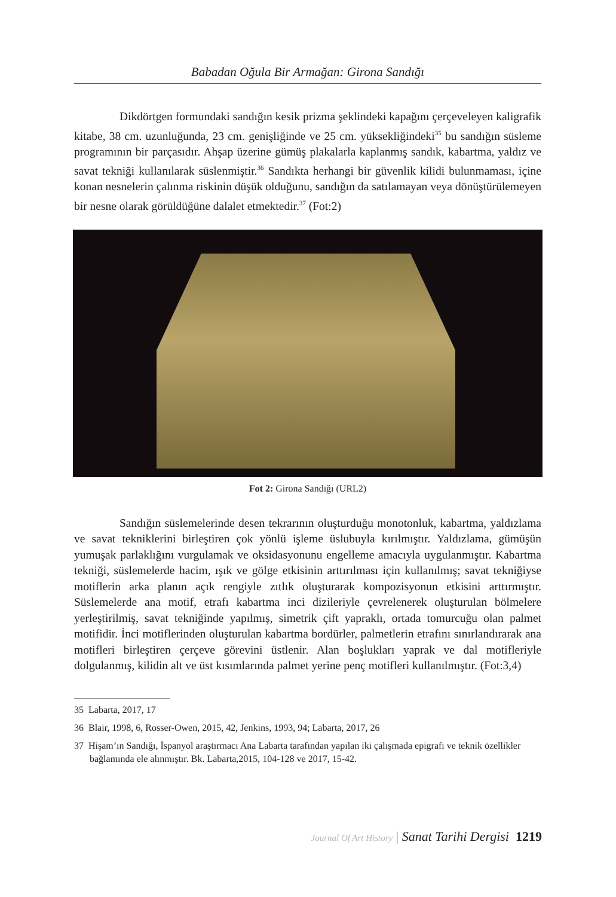Babadan Oğula Bir Armağan: Girona Sandığı
Dikdörtgen formundaki sandığın kesik prizma şeklindeki kapağını çerçeveleyen kaligrafik kitabe, 38 cm. uzunluğunda, 23 cm. genişliğinde ve 25 cm. yüksekliğindeki<sup>35</sup> bu sandığın süsleme programının bir parçasıdır. Ahşap üzerine gümüş plakalarla kaplanmış sandık, kabartma, yaldız ve savat tekniği kullanılarak süslenmiştir.<sup>36</sup> Sandıkta herhangi bir güvenlik kilidi bulunmaması, içine konan nesnelerin çalınma riskinin düşük olduğunu, sandığın da satılamayan veya dönüştürülemeyen bir nesne olarak görüldüğüne dalalet etmektedir.<sup>37</sup> (Fot:2)
Fot 2: Girona Sandığı (URL2)
Sandığın süslemelerinde desen tekrarının oluşturduğu monotonluk, kabartma, yaldızlama ve savat tekniklerini birleştiren çok yönlü işleme üslubuyla kırılmıştır. Yaldızlama, gümüşün yumuşak parlaklığını vurgulamak ve oksidasyonunu engelleme amacıyla uygulanmıştır. Kabartma tekniği, süslemelerde hacim, ışık ve gölge etkisinin arttırılması için kullanılmış; savat tekniğiyse motiflerin arka planın açık rengiyle zıtlık oluşturarak kompozisyonun etkisini arttırmıştır. Süslemelerde ana motif, etrafı kabartma inci dizileriyle çevrelenerek oluşturulan bölmelere yerleştirilmiş, savat tekniğinde yapılmış, simetrik çift yapraklı, ortada tomurcuğu olan palmet motifidir. İnci motiflerinden oluşturulan kabartma bordürler, palmetlerin etrafını sınırlandırarak ana motifleri birleştiren çerçeve görevini üstlenir. Alan boşlukları yaprak ve dal motifleriyle dolgulanmış, kilidin alt ve üst kısımlarında palmet yerine penç motifleri kullanılmıştır. (Fot:3,4)
35 Labarta, 2017, 17
36 Blair, 1998, 6, Rosser-Owen, 2015, 42, Jenkins, 1993, 94; Labarta, 2017, 26
37 Hişam’ın Sandığı, İspanyol araştırmacı Ana Labarta tarafından yapılan iki çalışmada epigrafi ve teknik özellikler bağlamında ele alınmıştır. Bk. Labarta,2015, 104-128 ve 2017, 15-42.
Journal Of Art History | Sanat Tarihi Dergisi 1219